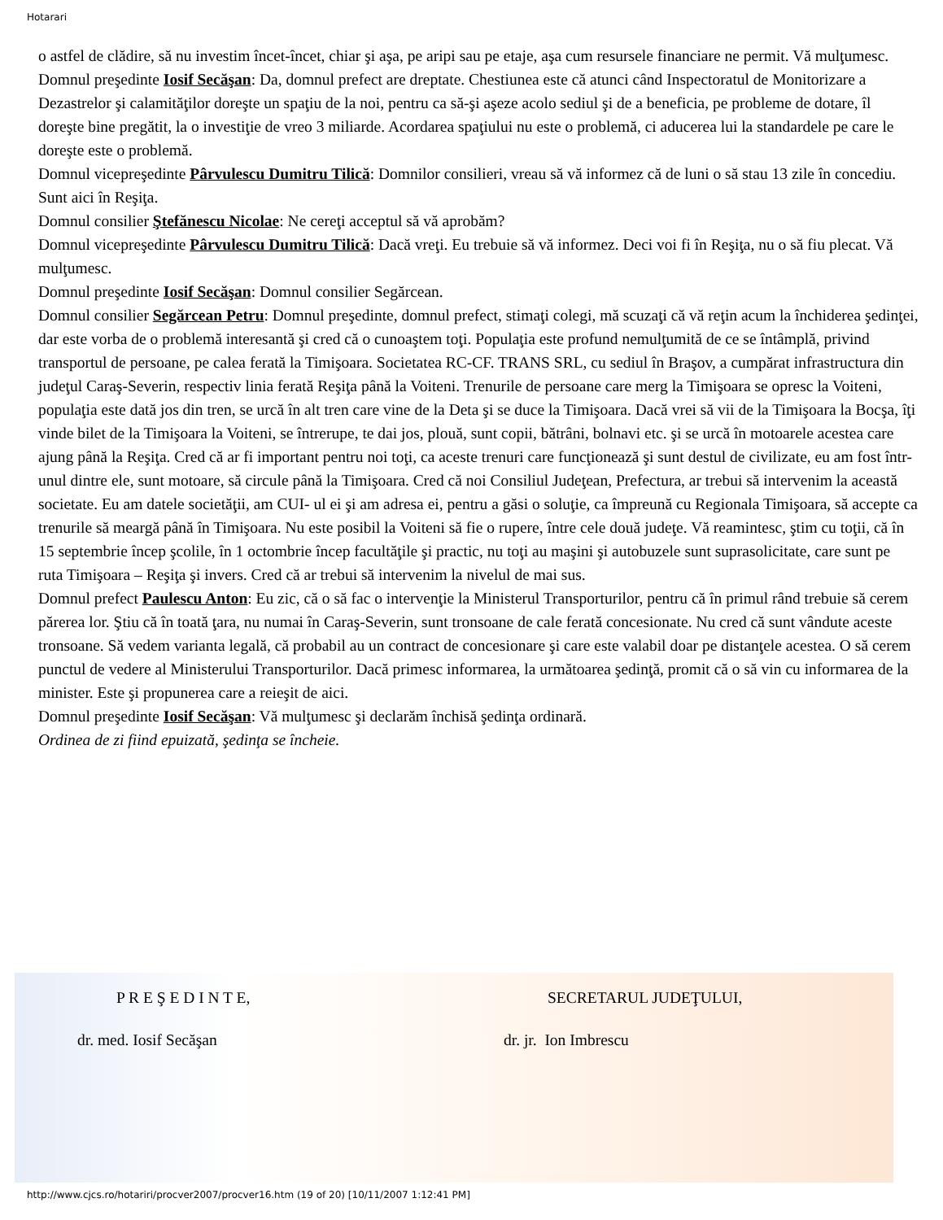Hotarari
o astfel de clădire, să nu investim încet-încet, chiar şi aşa, pe aripi sau pe etaje, aşa cum resursele financiare ne permit. Vă mulţumesc.
Domnul preşedinte Iosif Secăşan: Da, domnul prefect are dreptate. Chestiunea este că atunci când Inspectoratul de Monitorizare a Dezastrelor şi calamităţilor doreşte un spaţiu de la noi, pentru ca să-şi aşeze acolo sediul şi de a beneficia, pe probleme de dotare, îl doreşte bine pregătit, la o investiţie de vreo 3 miliarde. Acordarea spaţiului nu este o problemă, ci aducerea lui la standardele pe care le doreşte este o problemă.
Domnul vicepreşedinte Pârvulescu Dumitru Tilică: Domnilor consilieri, vreau să vă informez că de luni o să stau 13 zile în concediu. Sunt aici în Reşiţa.
Domnul consilier Ştefănescu Nicolae: Ne cereţi acceptul să vă aprobăm?
Domnul vicepreşedinte Pârvulescu Dumitru Tilică: Dacă vreţi. Eu trebuie să vă informez. Deci voi fi în Reşiţa, nu o să fiu plecat. Vă mulţumesc.
Domnul preşedinte Iosif Secăşan: Domnul consilier Segărcean.
Domnul consilier Segărcean Petru: Domnul preşedinte, domnul prefect, stimaţi colegi, mă scuzaţi că vă reţin acum la închiderea şedinţei, dar este vorba de o problemă interesantă şi cred că o cunoaştem toţi. Populaţia este profund nemulţumită de ce se întâmplă, privind transportul de persoane, pe calea ferată la Timişoara. Societatea RC-CF. TRANS SRL, cu sediul în Braşov, a cumpărat infrastructura din judeţul Caraş-Severin, respectiv linia ferată Reşiţa până la Voiteni. Trenurile de persoane care merg la Timişoara se opresc la Voiteni, populaţia este dată jos din tren, se urcă în alt tren care vine de la Deta şi se duce la Timişoara. Dacă vrei să vii de la Timişoara la Bocşa, îţi vinde bilet de la Timişoara la Voiteni, se întrerupe, te dai jos, plouă, sunt copii, bătrâni, bolnavi etc. şi se urcă în motoarele acestea care ajung până la Reşiţa. Cred că ar fi important pentru noi toţi, ca aceste trenuri care funcţionează şi sunt destul de civilizate, eu am fost într-unul dintre ele, sunt motoare, să circule până la Timişoara. Cred că noi Consiliul Judeţean, Prefectura, ar trebui să intervenim la această societate. Eu am datele societăţii, am CUI- ul ei şi am adresa ei, pentru a găsi o soluţie, ca împreună cu Regionala Timişoara, să accepte ca trenurile să meargă până în Timişoara. Nu este posibil la Voiteni să fie o rupere, între cele două judeţe. Vă reamintesc, ştim cu toţii, că în 15 septembrie încep şcolile, în 1 octombrie încep facultăţile şi practic, nu toţi au maşini şi autobuzele sunt suprasolicitate, care sunt pe ruta Timişoara – Reşiţa şi invers. Cred că ar trebui să intervenim la nivelul de mai sus.
Domnul prefect Paulescu Anton: Eu zic, că o să fac o intervenţie la Ministerul Transporturilor, pentru că în primul rând trebuie să cerem părerea lor. Ştiu că în toată ţara, nu numai în Caraş-Severin, sunt tronsoane de cale ferată concesionate. Nu cred că sunt vândute aceste tronsoane. Să vedem varianta legală, că probabil au un contract de concesionare şi care este valabil doar pe distanţele acestea. O să cerem punctul de vedere al Ministerului Transporturilor. Dacă primesc informarea, la următoarea şedinţă, promit că o să vin cu informarea de la minister. Este şi propunerea care a reieşit de aici.
Domnul preşedinte Iosif Secăşan: Vă mulţumesc şi declarăm închisă şedinţa ordinară.
Ordinea de zi fiind epuizată, şedinţa se încheie.
P R E Ş E D I N T E, SECRETARUL JUDEŢULUI,
dr. med. Iosif Secăşan dr. jr. Ion Imbrescu
http://www.cjcs.ro/hotariri/procver2007/procver16.htm (19 of 20) [10/11/2007 1:12:41 PM]